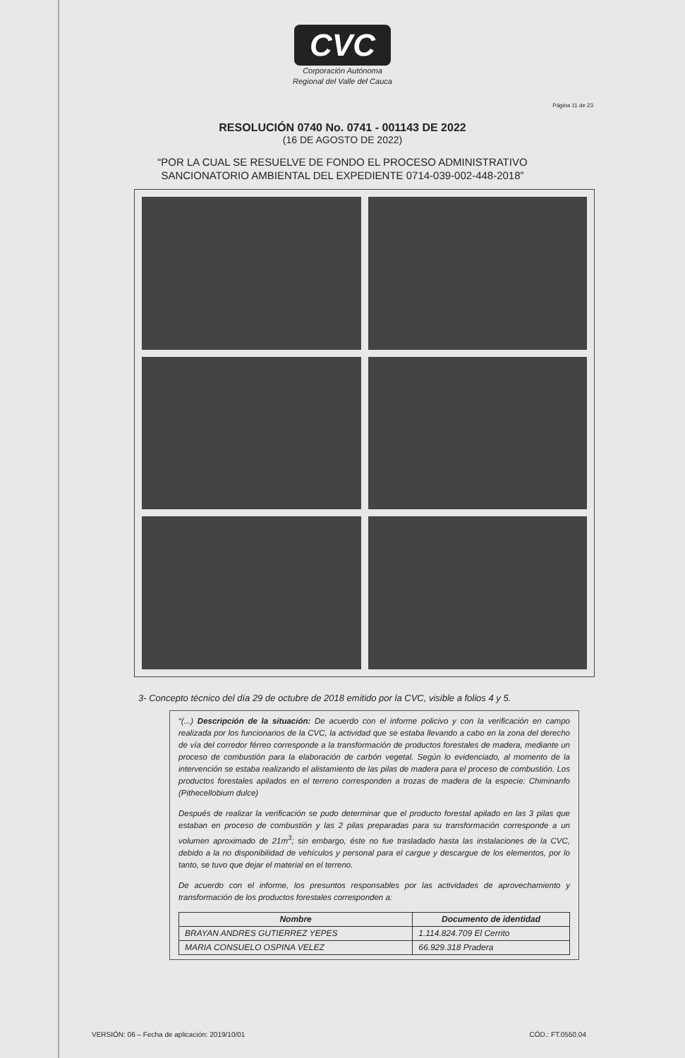CVC
Corporación Autónoma
Regional del Valle del Cauca
Página 11 de 23
RESOLUCIÓN 0740 No. 0741 - 001143 DE 2022
(16 DE AGOSTO DE 2022)
“POR LA CUAL SE RESUELVE DE FONDO EL PROCESO ADMINISTRATIVO
SANCIONATORIO AMBIENTAL DEL EXPEDIENTE 0714-039-002-448-2018”
3- Concepto técnico del día 29 de octubre de 2018 emitido por la CVC, visible a folios 4 y 5.
“(...) Descripción de la situación: De acuerdo con el informe policivo y con la verificación en campo realizada por los funcionarios de la CVC, la actividad que se estaba llevando a cabo en la zona del derecho de vía del corredor férreo corresponde a la transformación de productos forestales de madera, mediante un proceso de combustión para la elaboración de carbón vegetal. Según lo evidenciado, al momento de la intervención se estaba realizando el alistamiento de las pilas de madera para el proceso de combustión. Los productos forestales apilados en el terreno corresponden a trozas de madera de la especie: Chiminanfo (Pithecellobium dulce)
Después de realizar la verificación se pudo determinar que el producto forestal apilado en las 3 pilas que estaban en proceso de combustión y las 2 pilas preparadas para su transformación corresponde a un volumen aproximado de 21m<sup>3</sup>; sin embargo, éste no fue trasladado hasta las instalaciones de la CVC, debido a la no disponibilidad de vehículos y personal para el cargue y descargue de los elementos, por lo tanto, se tuvo que dejar el material en el terreno.
De acuerdo con el informe, los presuntos responsables por las actividades de aprovechamiento y transformación de los productos forestales corresponden a:
| Nombre | Documento de identidad |
| --- | --- |
| BRAYAN ANDRES GUTIERREZ YEPES | 1.114.824.709 El Cerrito |
| MARIA CONSUELO OSPINA VELEZ | 66.929.318 Pradera |
VERSIÓN: 06 – Fecha de aplicación: 2019/10/01 CÓD.: FT.0550.04